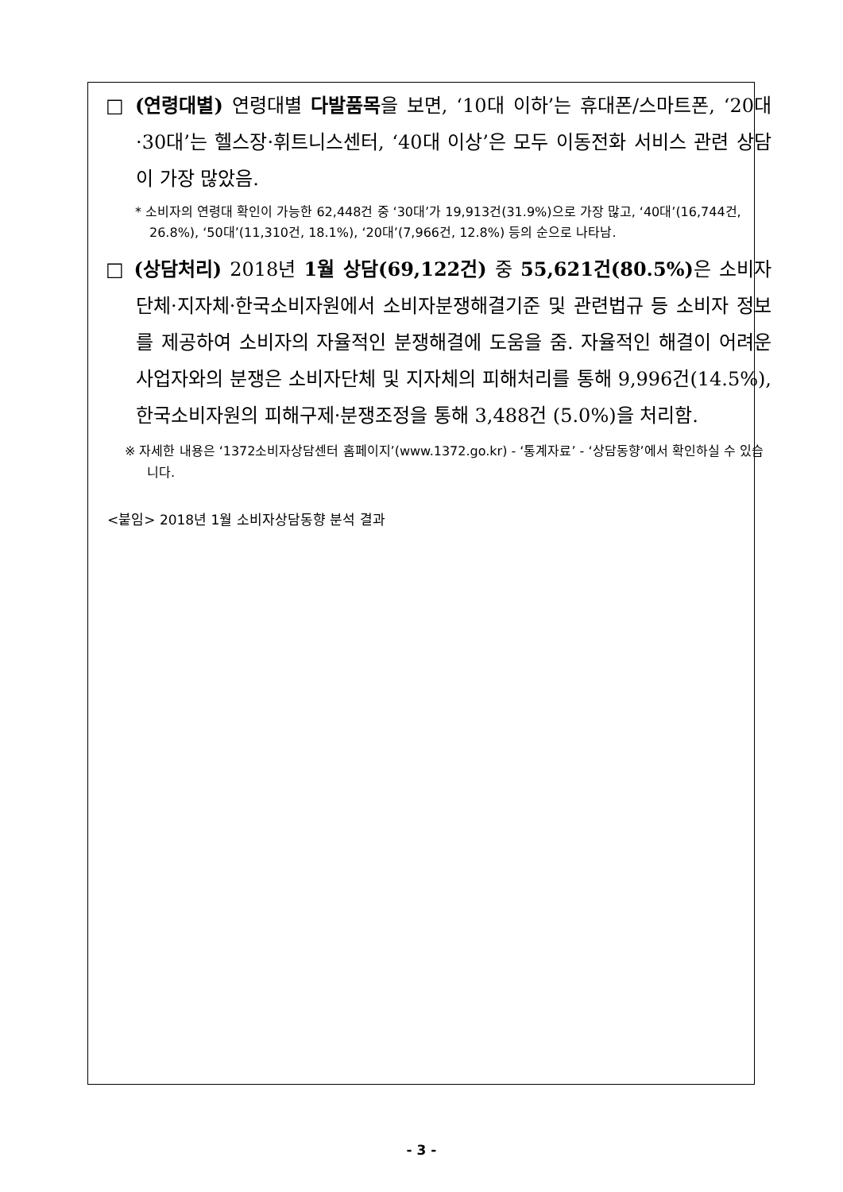□ (연령대별) 연령대별 다발품목을 보면, ‘10대 이하’는 휴대폰/스마트폰, ‘20대·30대’는 헬스장·휘트니스센터, ‘40대 이상’은 모두 이동전화 서비스 관련 상담이 가장 많았음.
* 소비자의 연령대 확인이 가능한 62,448건 중 ‘30대’가 19,913건(31.9%)으로 가장 많고, ‘40대’(16,744건, 26.8%), ‘50대’(11,310건, 18.1%), ‘20대’(7,966건, 12.8%) 등의 순으로 나타남.
□ (상담처리) 2018년 1월 상담(69,122건) 중 55,621건(80.5%) 은 소비자단체·지자체·한국소비자원에서 소비자분쟁해결기준 및 관련법규 등 소비자 정보를 제공하여 소비자의 자율적인 분쟁해결에 도움을 줌. 자율적인 해결이 어려운 사업자와의 분쟁은 소비자단체 및 지자체의 피해처리를 통해 9,996건(14.5%), 한국소비자원의 피해구제·분쟁조정을 통해 3,488건 (5.0%)을 처리함.
※ 자세한 내용은 ‘1372소비자상담센터 홈페이지’(www.1372.go.kr) - ‘통계자료’ - ‘상담동향’에서 확인하실 수 있습니다.
<붙임> 2018년 1월 소비자상담동향 분석 결과
- 3 -